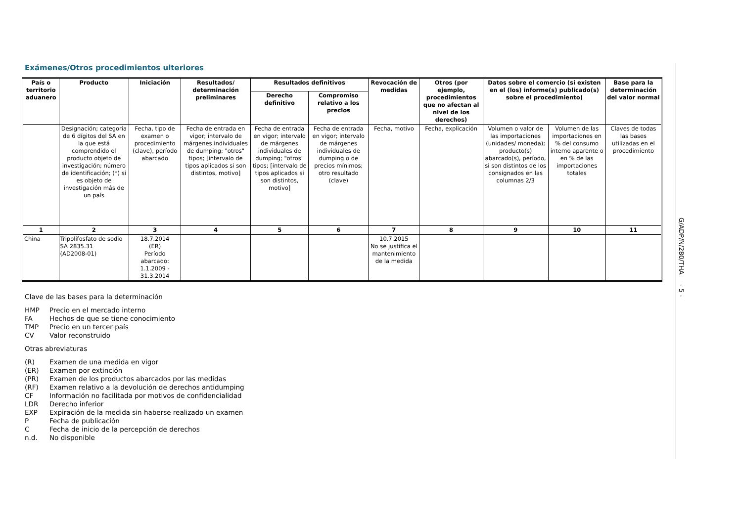Exámenes/Otros procedimientos ulteriores
| País o territorio aduanero | Producto | Iniciación | Resultados/ determinación preliminares | Resultados definitivos | | Revocación de medidas | Otros (por ejemplo, procedimientos que no afectan al nivel de los derechos) | Datos sobre el comercio (si existen en el (los) informe(s) publicado(s) sobre el procedimiento) | | Base para la determinación del valor normal |
| --- | --- | --- | --- | --- | --- | --- | --- | --- | --- | --- |
| | | | | Derecho definitivo | Compromiso relativo a los precios | | | | | |
| | Designación; categoría de 6 dígitos del SA en la que está comprendido el producto objeto de investigación; número de identificación; (*) si es objeto de investigación más de un país | Fecha, tipo de examen o procedimiento (clave), período abarcado | Fecha de entrada en vigor; intervalo de márgenes individuales de dumping; "otros" tipos; [intervalo de tipos aplicados si son distintos, motivo] | Fecha de entrada en vigor; intervalo de márgenes individuales de dumping; "otros" tipos; [intervalo de tipos aplicados si son distintos, motivo] | Fecha de entrada en vigor; intervalo de márgenes individuales de dumping o de precios mínimos; otro resultado (clave) | Fecha, motivo | Fecha, explicación | Volumen o valor de las importaciones (unidades/ moneda); producto(s) abarcado(s), período, si son distintos de los consignados en las columnas 2/3 | Volumen de las importaciones en % del consumo interno aparente o en % de las importaciones totales | Claves de todas las bases utilizadas en el procedimiento |
| 1 | 2 | 3 | 4 | 5 | 6 | 7 | 8 | 9 | 10 | 11 |
| China | Tripolifosfato de sodio SA 2835.31 (AD2008-01) | 18.7.2014 (ER) Período abarcado: 1.1.2009 - 31.3.2014 | | | | 10.7.2015 No se justifica el mantenimiento de la medida | | | | |
Clave de las bases para la determinación
HMP Precio en el mercado interno
FA Hechos de que se tiene conocimiento
TMP Precio en un tercer país
CV Valor reconstruido
Otras abreviaturas
(R) Examen de una medida en vigor
(ER) Examen por extinción
(PR) Examen de los productos abarcados por las medidas
(RF) Examen relativo a la devolución de derechos antidumping
CF Información no facilitada por motivos de confidencialidad
LDR Derecho inferior
EXP Expiración de la medida sin haberse realizado un examen
P Fecha de publicación
C Fecha de inicio de la percepción de derechos
n.d. No disponible
G/ADP/N/280/THA - 5 -